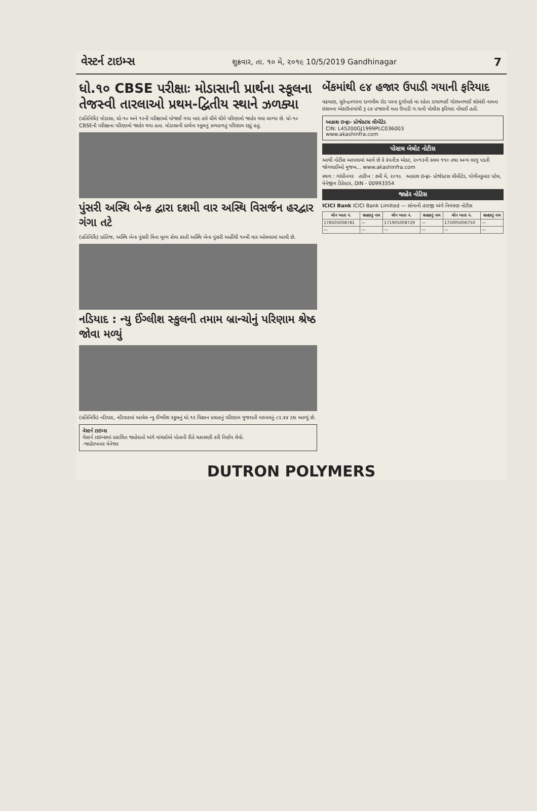વેસ્ટર્ન ટાઇમ્સ શુક્રવાર, તા. ૧૦ મે, ૨૦૧૯ 10/5/2019 Gandhinagar 7
ધો.૧૦ CBSE પરીક્ષાઃ મોડાસાની પ્રાર્થના સ્કૂલના તેજસ્વી તારલાઓ પ્રથમ-દ્વિતીય સ્થાને ઝળક્યા
(પ્રતિનિધિ) મોડાસા, ધો-૧૦ અને ૧૨ની પરીક્ષાઓ યોજાઈ ગયા બાદ હવે ધીમે ધીમે પરિણામો જાહેર થવા લાગ્યા છે. ધો-૧૦ CBSEની પરીક્ષાના પરિણામો જાહેર થયા હતા. મોડાસાની પ્રાર્થના સ્કૂલનું ઝળહળતું પરિણામ રહ્યું હતું.
પુંસરી અસ્થિ બેન્ક દ્વારા દશમી વાર અસ્થિ વિસર્જન હરદ્વાર ગંગા તટે
(પ્રતિનિધિ) પ્રાંતિજ, અસ્થિ બેન્ક પુંસરી વિના મૂલ્ય સેવા કરતી અસ્થિ બેન્ક પુંસરી અહીંથી ૧૦મી વાર ઓલવામાં આવી છે.
નડિયાદ : ન્યુ ઈંગ્લીશ સ્કુલની તમામ બ્રાન્ચોનું પરિણામ શ્રેષ્ઠ જોવા મળ્યું
(પ્રતિનિધિ) નડિયાદ, નડિયાદમાં આવેલ ન્યુ ઈંગ્લીશ સ્કુલનું ધો.૧૨ વિજ્ઞાન પ્રવાહનું પરિણામ ગુજરાતી માધ્યમનું ૮૨.૪૪ ટકા આવ્યું છે.
વેસ્ટર્ન ટાઇમ્સ
વેસ્ટર્ન ટાઇમ્સમાં પ્રકાશિત જાહેરાતો અંગે વાંચકોએ પોતાની રીતે ચકાસણી કરી નિર્ણય લેવો.
-જાહેરખબર મેનેજર
બેંકમાંથી ૯૪ હજાર ઉપાડી ગયાની ફરિયાદ
વઢવાણ, સુરેન્દ્રનગરના દાળમીલ રોડ પરના દુર્ગાપાર્ક મા રહેતા ડાયાભાઈ ગોરધનભાઈ સોલંકી નામના ઇસમના એકાઉન્ટમાંથી રૂ ૯૪ હજારની મતા ઉપાડી ગ.યાની પોલીસ ફરિયાદ નોંધાઈ હતી.
આકાશ ઇન્ફ્રા- પ્રોજેક્ટસ લીમીટેડ
CIN: L45200GJ1999PLC036003
www.akashinfra.com
પોસ્ટલ બેલોટ નોટીસ
આથી નોટીસ આપવામાં આવે છે કે કંપનીઝ એક્ટ, ૨૦૧૩ની કલમ ૧૧૦ તથા અન્ય લાગુ પડતી જોગવાઈઓ મુજબ... www.akashinfra.com
સ્થળ : ગાંધીનગર તારીખ : ૭મી મે, ૨૦૧૯ આકાશ ઇન્ફ્રા- પ્રોજેક્ટસ લીમીટેડ, યોગીનકુમાર પટેલ, મેનેજીંગ ડિરેક્ટર, DIN - 00993354
જાહેર નોટિસ
ICICI Bank ICICI Bank Limited — સોનાની હરાજી અંગે નિમંત્રણ નોટીસ
| લોન ખાતા નં. | ગ્રાહકનું નામ | લોન ખાતા નં. | ગ્રાહકનું નામ | લોન ખાતા નં. | ગ્રાહકનું નામ |
| --- | --- | --- | --- | --- | --- |
| 178505008781 | — | 171905008729 | — | 175005006750 | — |
| — | — | — | — | — | — |
DUTRON POLYMERS